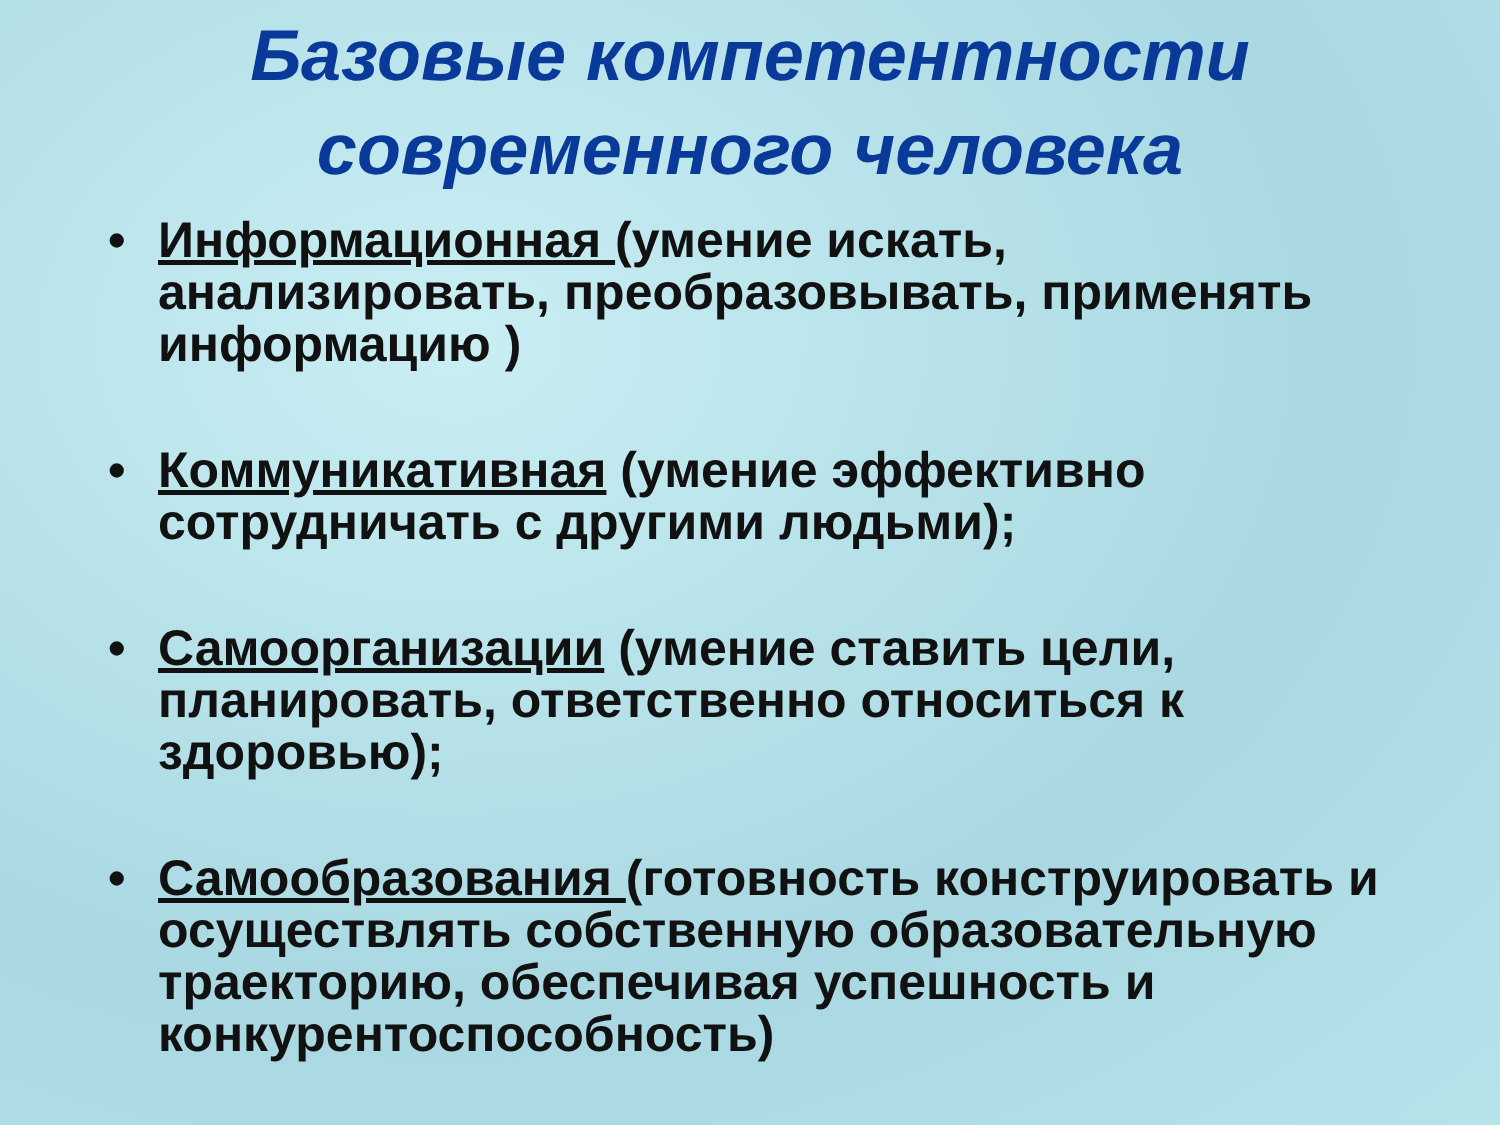Базовые компетентности
современного человека
• Информационная (умение искать, анализировать, преобразовывать, применять информацию )
• Коммуникативная (умение эффективно сотрудничать с другими людьми);
• Самоорганизации (умение ставить цели, планировать, ответственно относиться к здоровью);
• Самообразования (готовность конструировать и осуществлять собственную образовательную траекторию, обеспечивая успешность и конкурентоспособность)